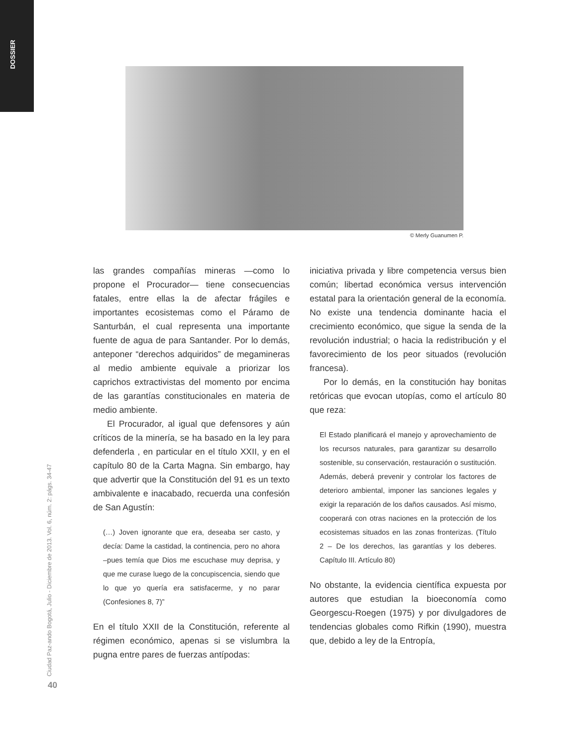DOSSIER
© Merly Guanumen P.
Ciudad Paz-ando Bogotá, Julio - Diciembre de 2013. Vol. 6, núm. 2: págs. 34-47
40
las grandes compañías mineras —como lo propone el Procurador— tiene consecuencias fatales, entre ellas la de afectar frágiles e importantes ecosistemas como el Páramo de Santurbán, el cual representa una importante fuente de agua de para Santander. Por lo demás, anteponer “derechos adquiridos” de megamineras al medio ambiente equivale a priorizar los caprichos extractivistas del momento por encima de las garantías constitucionales en materia de medio ambiente.
El Procurador, al igual que defensores y aún críticos de la minería, se ha basado en la ley para defenderla , en particular en el título XXII, y en el capítulo 80 de la Carta Magna. Sin embargo, hay que advertir que la Constitución del 91 es un texto ambivalente e inacabado, recuerda una confesión de San Agustín:
(…) Joven ignorante que era, deseaba ser casto, y decía: Dame la castidad, la continencia, pero no ahora –pues temía que Dios me escuchase muy deprisa, y que me curase luego de la concupiscencia, siendo que lo que yo quería era satisfacerme, y no parar (Confesiones 8, 7)”
En el título XXII de la Constitución, referente al régimen económico, apenas si se vislumbra la pugna entre pares de fuerzas antípodas:
iniciativa privada y libre competencia versus bien común; libertad económica versus intervención estatal para la orientación general de la economía. No existe una tendencia dominante hacia el crecimiento económico, que sigue la senda de la revolución industrial; o hacia la redistribución y el favorecimiento de los peor situados (revolución francesa).
Por lo demás, en la constitución hay bonitas retóricas que evocan utopías, como el artículo 80 que reza:
El Estado planificará el manejo y aprovechamiento de los recursos naturales, para garantizar su desarrollo sostenible, su conservación, restauración o sustitución. Además, deberá prevenir y controlar los factores de deterioro ambiental, imponer las sanciones legales y exigir la reparación de los daños causados. Así mismo, cooperará con otras naciones en la protección de los ecosistemas situados en las zonas fronterizas. (Título 2 – De los derechos, las garantías y los deberes. Capítulo III. Artículo 80)
No obstante, la evidencia científica expuesta por autores que estudian la bioeconomía como Georgescu-Roegen (1975) y por divulgadores de tendencias globales como Rifkin (1990), muestra que, debido a ley de la Entropía,